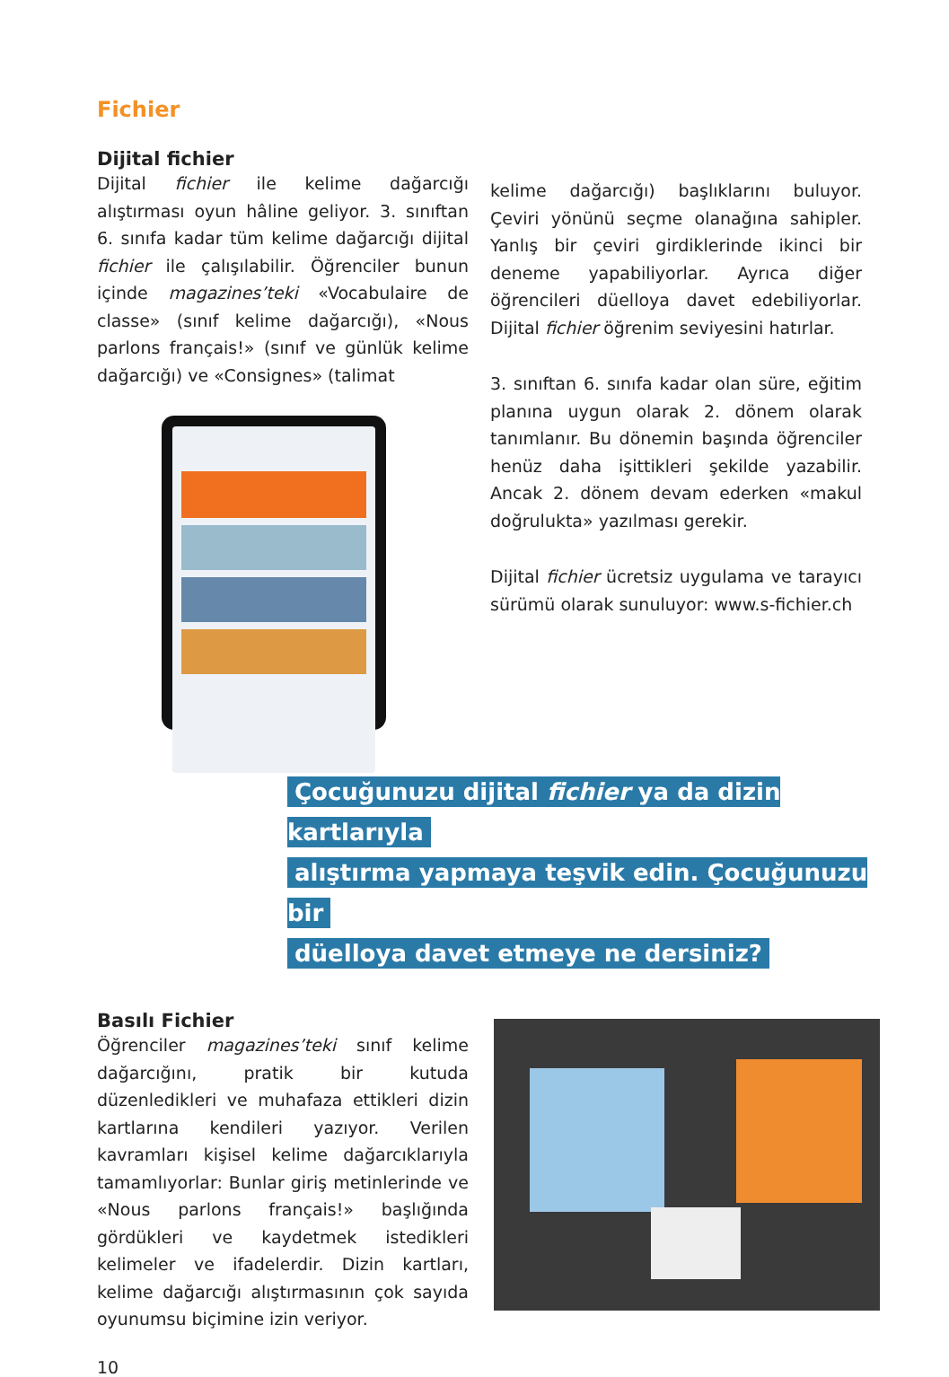Fichier
Dijital fichier
Dijital fichier ile kelime dağarcığı alıştırması oyun hâline geliyor. 3. sınıftan 6. sınıfa kadar tüm kelime dağarcığı dijital fichier ile çalışılabilir. Öğrenciler bunun içinde magazines’teki «Vocabulaire de classe» (sınıf kelime dağarcığı), «Nous parlons français!» (sınıf ve günlük kelime dağarcığı) ve «Consignes» (talimat
kelime dağarcığı) başlıklarını buluyor. Çeviri yönünü seçme olanağına sahipler. Yanlış bir çeviri girdiklerinde ikinci bir deneme yapabiliyorlar. Ayrıca diğer öğrencileri düelloya davet edebiliyorlar. Dijital fichier öğrenim seviyesini hatırlar.
3. sınıftan 6. sınıfa kadar olan süre, eğitim planına uygun olarak 2. dönem olarak tanımlanır. Bu dönemin başında öğrenciler henüz daha işittikleri şekilde yazabilir. Ancak 2. dönem devam ederken «makul doğrulukta» yazılması gerekir.
Dijital fichier ücretsiz uygulama ve tarayıcı sürümü olarak sunuluyor: www.s-fichier.ch
Çocuğunuzu dijital fichier ya da dizin kartlarıyla
alıştırma yapmaya teşvik edin. Çocuğunuzu bir
düelloya davet etmeye ne dersiniz?
Basılı Fichier
Öğrenciler magazines’teki sınıf kelime dağarcığını, pratik bir kutuda düzenledikleri ve muhafaza ettikleri dizin kartlarına kendileri yazıyor. Verilen kavramları kişisel kelime dağarcıklarıyla tamamlıyorlar: Bunlar giriş metinlerinde ve «Nous parlons français!» başlığında gördükleri ve kaydetmek istedikleri kelimeler ve ifadelerdir. Dizin kartları, kelime dağarcığı alıştırmasının çok sayıda oyunumsu biçimine izin veriyor.
10